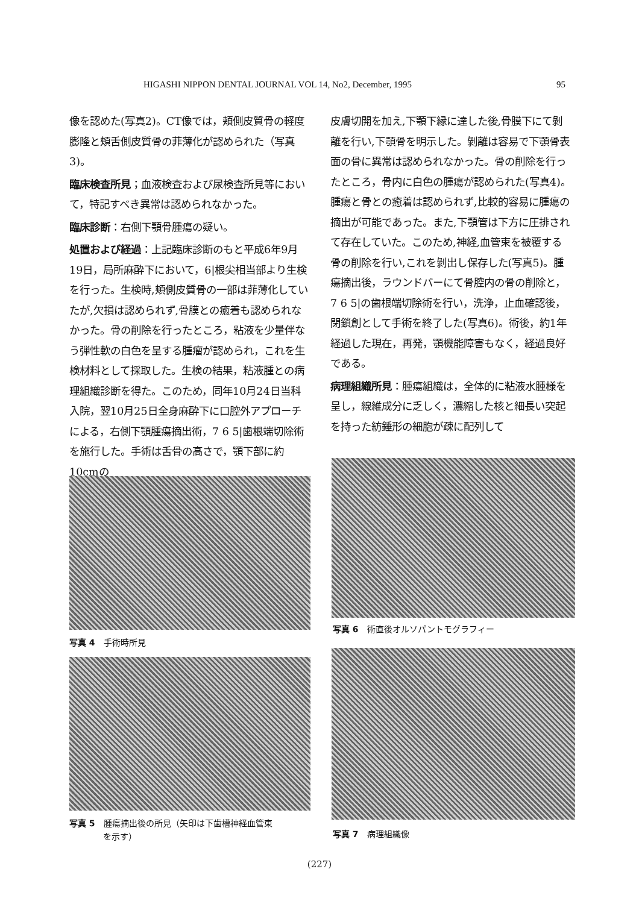HIGASHI NIPPON DENTAL JOURNAL VOL 14, No2, December, 1995 95
像を認めた(写真2)。CT像では，頬側皮質骨の軽度膨隆と頬舌側皮質骨の菲薄化が認められた（写真3)。
臨床検査所見；血液検査および尿検査所見等において，特記すべき異常は認められなかった。
臨床診断：右側下顎骨腫瘍の疑い。
処置および経過：上記臨床診断のもと平成6年9月19日，局所麻酔下において，6|根尖相当部より生検を行った。生検時,頬側皮質骨の一部は菲薄化していたが,欠損は認められず,骨膜との癒着も認められなかった。骨の削除を行ったところ，粘液を少量伴なう弾性軟の白色を呈する腫瘤が認められ，これを生検材料として採取した。生検の結果，粘液腫との病理組織診断を得た。このため，同年10月24日当科入院，翌10月25日全身麻酔下に口腔外アプローチによる，右側下顎腫瘍摘出術，7 6 5|歯根端切除術を施行した。手術は舌骨の高さで，顎下部に約10cmの
皮膚切開を加え,下顎下縁に達した後,骨膜下にて剝離を行い,下顎骨を明示した。剝離は容易で下顎骨表面の骨に異常は認められなかった。骨の削除を行ったところ，骨内に白色の腫瘍が認められた(写真4)。腫瘍と骨との癒着は認められず,比較的容易に腫瘍の摘出が可能であった。また,下顎管は下方に圧排されて存在していた。このため,神経,血管束を被覆する骨の削除を行い,これを剝出し保存した(写真5)。腫瘍摘出後，ラウンドバーにて骨腔内の骨の削除と，7 6 5|の歯根端切除術を行い，洗浄，止血確認後，閉鎖創として手術を終了した(写真6)。術後，約1年経過した現在，再発，顎機能障害もなく，経過良好である。
病理組織所見：腫瘍組織は，全体的に粘液水腫様を呈し，線維成分に乏しく，濃縮した核と細長い突起を持った紡錘形の細胞が疎に配列して
写真 4　手術時所見
写真 5　腫瘍摘出後の所見（矢印は下歯槽神経血管束
　　　　を示す）
写真 6　術直後オルソパントモグラフィー
写真 7　病理組織像
(227)